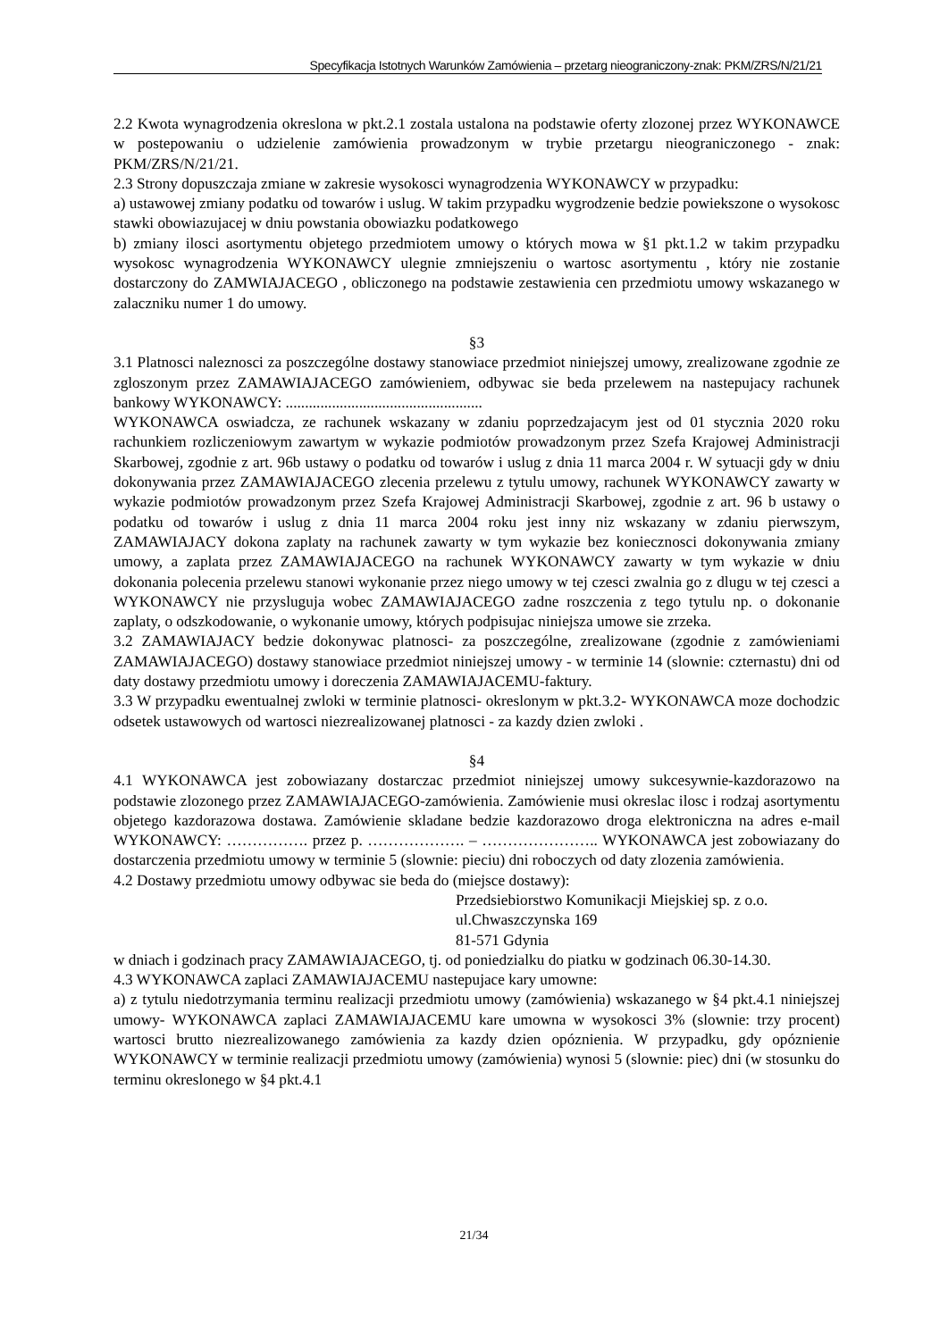Specyfikacja Istotnych Warunków Zamówienia – przetarg nieograniczony-znak: PKM/ZRS/N/21/21
2.2 Kwota wynagrodzenia okreslona w pkt.2.1 zostala ustalona na podstawie oferty zlozonej przez WYKONAWCE w postepowaniu o udzielenie zamówienia prowadzonym w trybie przetargu nieograniczonego - znak: PKM/ZRS/N/21/21.
2.3 Strony dopuszczaja zmiane w zakresie wysokosci wynagrodzenia WYKONAWCY w przypadku:
a) ustawowej zmiany podatku od towarów i uslug. W takim przypadku wygrodzenie bedzie powiekszone o wysokosc stawki obowiazujacej w dniu powstania obowiazku podatkowego
b) zmiany ilosci asortymentu objetego przedmiotem umowy o których mowa w §1 pkt.1.2 w takim przypadku wysokosc wynagrodzenia WYKONAWCY ulegnie zmniejszeniu o wartosc asortymentu , który nie zostanie dostarczony do ZAMWIAJACEGO , obliczonego na podstawie zestawienia cen przedmiotu umowy wskazanego w zalaczniku numer 1 do umowy.
§3
3.1 Platnosci naleznosci za poszczególne dostawy stanowiace przedmiot niniejszej umowy, zrealizowane zgodnie ze zgloszonym przez ZAMAWIAJACEGO zamówieniem, odbywac sie beda przelewem na nastepujacy rachunek bankowy WYKONAWCY: ...................................................
WYKONAWCA oswiadcza, ze rachunek wskazany w zdaniu poprzedzajacym jest od 01 stycznia 2020 roku rachunkiem rozliczeniowym zawartym w wykazie podmiotów prowadzonym przez Szefa Krajowej Administracji Skarbowej, zgodnie z art. 96b ustawy o podatku od towarów i uslug z dnia 11 marca 2004 r. W sytuacji gdy w dniu dokonywania przez ZAMAWIAJACEGO zlecenia przelewu z tytulu umowy, rachunek WYKONAWCY zawarty w wykazie podmiotów prowadzonym przez Szefa Krajowej Administracji Skarbowej, zgodnie z art. 96 b ustawy o podatku od towarów i uslug z dnia 11 marca 2004 roku jest inny niz wskazany w zdaniu pierwszym, ZAMAWIAJACY dokona zaplaty na rachunek zawarty w tym wykazie bez koniecznosci dokonywania zmiany umowy, a zaplata przez ZAMAWIAJACEGO na rachunek WYKONAWCY zawarty w tym wykazie w dniu dokonania polecenia przelewu stanowi wykonanie przez niego umowy w tej czesci zwalnia go z dlugu w tej czesci a WYKONAWCY nie przysluguja wobec ZAMAWIAJACEGO zadne roszczenia z tego tytulu np. o dokonanie zaplaty, o odszkodowanie, o wykonanie umowy, których podpisujac niniejsza umowe sie zrzeka.
3.2 ZAMAWIAJACY bedzie dokonywac platnosci- za poszczególne, zrealizowane (zgodnie z zamówieniami ZAMAWIAJACEGO) dostawy stanowiace przedmiot niniejszej umowy - w terminie 14 (slownie: czternastu) dni od daty dostawy przedmiotu umowy i doreczenia ZAMAWIAJACEMU-faktury.
3.3 W przypadku ewentualnej zwloki w terminie platnosci- okreslonym w pkt.3.2- WYKONAWCA moze dochodzic odsetek ustawowych od wartosci niezrealizowanej platnosci - za kazdy dzien zwloki .
§4
4.1 WYKONAWCA jest zobowiazany dostarczac przedmiot niniejszej umowy sukcesywnie-kazdorazowo na podstawie zlozonego przez ZAMAWIAJACEGO-zamówienia. Zamówienie musi okreslac ilosc i rodzaj asortymentu objetego kazdorazowa dostawa. Zamówienie skladane bedzie kazdorazowo droga elektroniczna na adres e-mail WYKONAWCY: ……………. przez p. ………………. – ………………….. WYKONAWCA jest zobowiazany do dostarczenia przedmiotu umowy w terminie 5 (slownie: pieciu) dni roboczych od daty zlozenia zamówienia.
4.2 Dostawy przedmiotu umowy odbywac sie beda do (miejsce dostawy):
Przedsiebiorstwo Komunikacji Miejskiej sp. z o.o.
ul.Chwaszczynska 169
81-571 Gdynia
w dniach i godzinach pracy ZAMAWIAJACEGO, tj. od poniedzialku do piatku w godzinach 06.30-14.30.
4.3 WYKONAWCA zaplaci ZAMAWIAJACEMU nastepujace kary umowne:
a) z tytulu niedotrzymania terminu realizacji przedmiotu umowy (zamówienia) wskazanego w §4 pkt.4.1 niniejszej umowy- WYKONAWCA zaplaci ZAMAWIAJACEMU kare umowna w wysokosci 3% (slownie: trzy procent) wartosci brutto niezrealizowanego zamówienia za kazdy dzien opóznienia. W przypadku, gdy opóznienie WYKONAWCY w terminie realizacji przedmiotu umowy (zamówienia) wynosi 5 (slownie: piec) dni (w stosunku do terminu okreslonego w §4 pkt.4.1
21/34